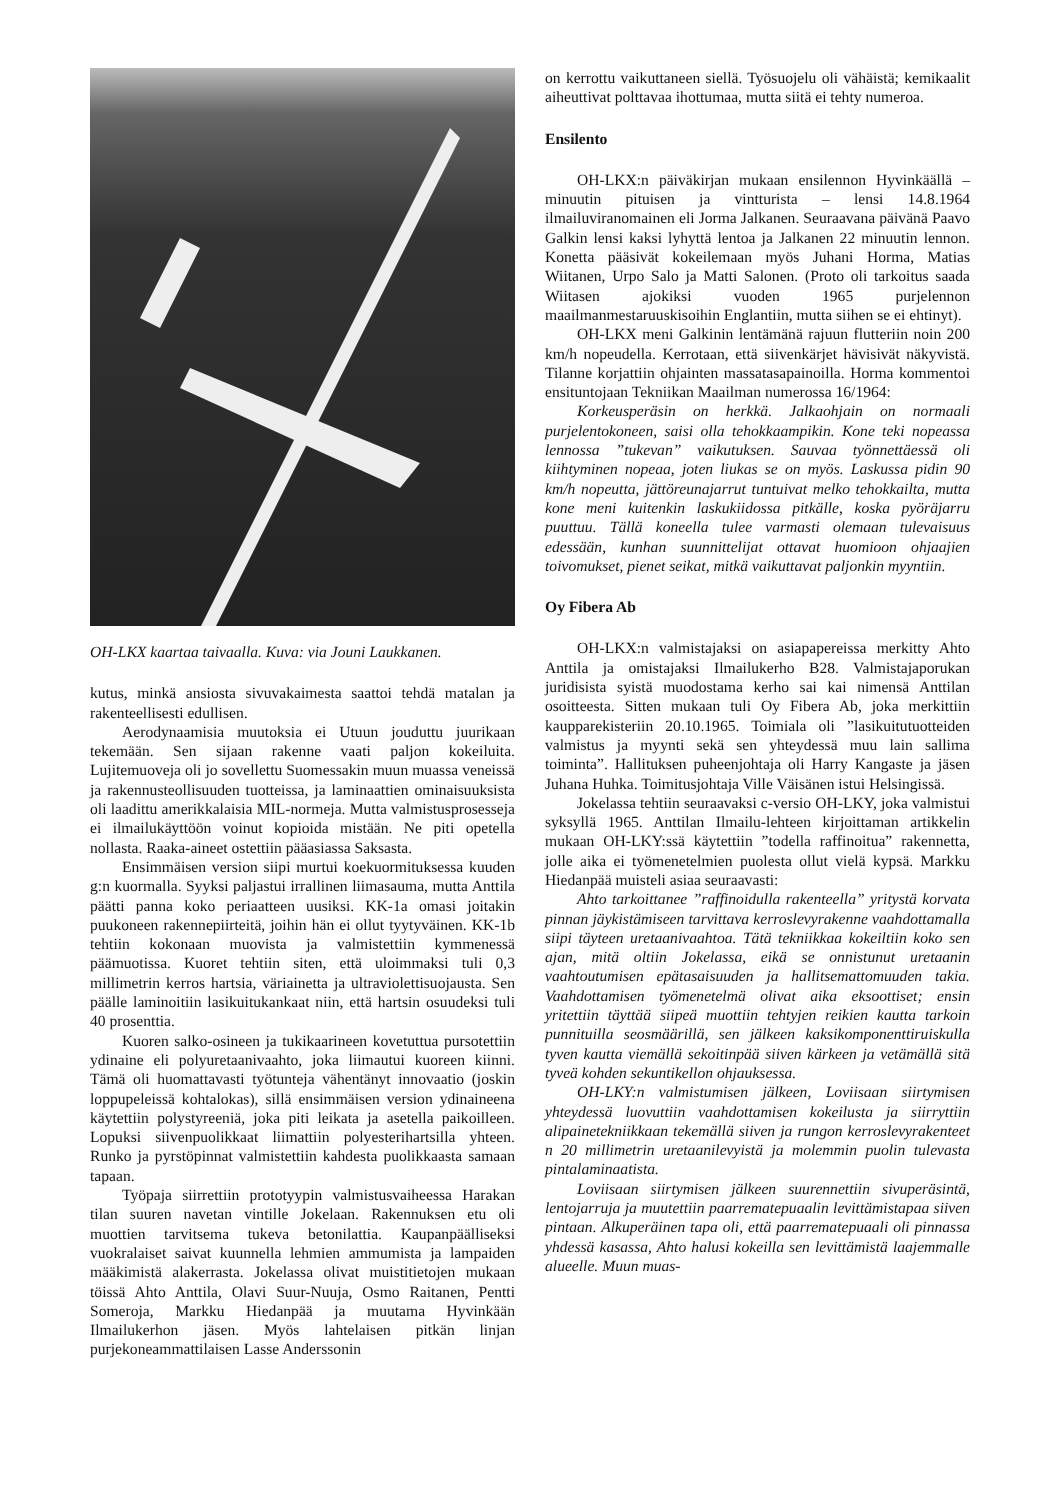OH-LKX kaartaa taivaalla. Kuva: via Jouni Laukkanen.
kutus, minkä ansiosta sivuvakaimesta saattoi tehdä matalan ja rakenteellisesti edullisen.
Aerodynaamisia muutoksia ei Utuun jouduttu juurikaan tekemään. Sen sijaan rakenne vaati paljon kokeiluita. Lujitemuoveja oli jo sovellettu Suomessakin muun muassa veneissä ja rakennusteollisuuden tuotteissa, ja laminaattien ominaisuuksista oli laadittu amerikkalaisia MIL-normeja. Mutta valmistusprosesseja ei ilmailukäyttöön voinut kopioida mistään. Ne piti opetella nollasta. Raaka-aineet ostettiin pääasiassa Saksasta.
Ensimmäisen version siipi murtui koekuormituksessa kuuden g:n kuormalla. Syyksi paljastui irrallinen liimasauma, mutta Anttila päätti panna koko periaatteen uusiksi. KK-1a omasi joitakin puukoneen rakennepiirteitä, joihin hän ei ollut tyytyväinen. KK-1b tehtiin kokonaan muovista ja valmistettiin kymmenessä päämuotissa. Kuoret tehtiin siten, että uloimmaksi tuli 0,3 millimetrin kerros hartsia, väriainetta ja ultraviolettisuojausta. Sen päälle laminoitiin lasikuitukankaat niin, että hartsin osuudeksi tuli 40 prosenttia.
Kuoren salko-osineen ja tukikaarineen kovetuttua pursotettiin ydinaine eli polyuretaanivaahto, joka liimautui kuoreen kiinni. Tämä oli huomattavasti työtunteja vähentänyt innovaatio (joskin loppupeleissä kohtalokas), sillä ensimmäisen version ydinaineena käytettiin polystyreeniä, joka piti leikata ja asetella paikoilleen. Lopuksi siivenpuolikkaat liimattiin polyesterihartsilla yhteen. Runko ja pyrstöpinnat valmistettiin kahdesta puolikkaasta samaan tapaan.
Työpaja siirrettiin prototyypin valmistusvaiheessa Harakan tilan suuren navetan vintille Jokelaan. Rakennuksen etu oli muottien tarvitsema tukeva betonilattia. Kaupanpäälliseksi vuokralaiset saivat kuunnella lehmien ammumista ja lampaiden määkimistä alakerrasta. Jokelassa olivat muistitietojen mukaan töissä Ahto Anttila, Olavi Suur-Nuuja, Osmo Raitanen, Pentti Someroja, Markku Hiedanpää ja muutama Hyvinkään Ilmailukerhon jäsen. Myös lahtelaisen pitkän linjan purjekoneammattilaisen Lasse Anderssonin
on kerrottu vaikuttaneen siellä. Työsuojelu oli vähäistä; kemikaalit aiheuttivat polttavaa ihottumaa, mutta siitä ei tehty numeroa.
Ensilento
OH-LKX:n päiväkirjan mukaan ensilennon Hyvinkäällä – minuutin pituisen ja vintturista – lensi 14.8.1964 ilmailuviranomainen eli Jorma Jalkanen. Seuraavana päivänä Paavo Galkin lensi kaksi lyhyttä lentoa ja Jalkanen 22 minuutin lennon. Konetta pääsivät kokeilemaan myös Juhani Horma, Matias Wiitanen, Urpo Salo ja Matti Salonen. (Proto oli tarkoitus saada Wiitasen ajokiksi vuoden 1965 purjelennon maailmanmestaruuskisoihin Englantiin, mutta siihen se ei ehtinyt).
OH-LKX meni Galkinin lentämänä rajuun flutteriin noin 200 km/h nopeudella. Kerrotaan, että siivenkärjet hävisivät näkyvistä. Tilanne korjattiin ohjainten massatasapainoilla. Horma kommentoi ensituntojaan Tekniikan Maailman numerossa 16/1964:
Korkeusperäsin on herkkä. Jalkaohjain on normaali purjelentokoneen, saisi olla tehokkaampikin. Kone teki nopeassa lennossa ”tukevan” vaikutuksen. Sauvaa työnnettäessä oli kiihtyminen nopeaa, joten liukas se on myös. Laskussa pidin 90 km/h nopeutta, jättöreunajarrut tuntuivat melko tehokkailta, mutta kone meni kuitenkin laskukiidossa pitkälle, koska pyöräjarru puuttuu. Tällä koneella tulee varmasti olemaan tulevaisuus edessään, kunhan suunnittelijat ottavat huomioon ohjaajien toivomukset, pienet seikat, mitkä vaikuttavat paljonkin myyntiin.
Oy Fibera Ab
OH-LKX:n valmistajaksi on asiapapereissa merkitty Ahto Anttila ja omistajaksi Ilmailukerho B28. Valmistajaporukan juridisista syistä muodostama kerho sai kai nimensä Anttilan osoitteesta. Sitten mukaan tuli Oy Fibera Ab, joka merkittiin kaupparekisteriin 20.10.1965. Toimiala oli ”lasikuitutuotteiden valmistus ja myynti sekä sen yhteydessä muu lain sallima toiminta”. Hallituksen puheenjohtaja oli Harry Kangaste ja jäsen Juhana Huhka. Toimitusjohtaja Ville Väisänen istui Helsingissä.
Jokelassa tehtiin seuraavaksi c-versio OH-LKY, joka valmistui syksyllä 1965. Anttilan Ilmailu-lehteen kirjoittaman artikkelin mukaan OH-LKY:ssä käytettiin ”todella raffinoitua” rakennetta, jolle aika ei työmenetelmien puolesta ollut vielä kypsä. Markku Hiedanpää muisteli asiaa seuraavasti:
Ahto tarkoittanee ”raffinoidulla rakenteella” yritystä korvata pinnan jäykistämiseen tarvittava kerroslevyrakenne vaahdottamalla siipi täyteen uretaanivaahtoa. Tätä tekniikkaa kokeiltiin koko sen ajan, mitä oltiin Jokelassa, eikä se onnistunut uretaanin vaahtoutumisen epätasaisuuden ja hallitsemattomuuden takia. Vaahdottamisen työmenetelmä olivat aika eksoottiset; ensin yritettiin täyttää siipeä muottiin tehtyjen reikien kautta tarkoin punnituilla seosmäärillä, sen jälkeen kaksikomponenttiruiskulla tyven kautta viemällä sekoitinpää siiven kärkeen ja vetämällä sitä tyveä kohden sekuntikellon ohjauksessa.
OH-LKY:n valmistumisen jälkeen, Loviisaan siirtymisen yhteydessä luovuttiin vaahdottamisen kokeilusta ja siirryttiin alipainetekniikkaan tekemällä siiven ja rungon kerroslevyrakenteet n 20 millimetrin uretaanilevyistä ja molemmin puolin tulevasta pintalaminaatista.
Loviisaan siirtymisen jälkeen suurennettiin sivuperäsintä, lentojarruja ja muutettiin paarrematериaalin levittämistapaa siiven pintaan. Alkuperäinen tapa oli, että paarrematериaali oli pinnassa yhdessä kasassa, Ahto halusi kokeilla sen levittämistä laajemmalle alueelle. Muun muas-